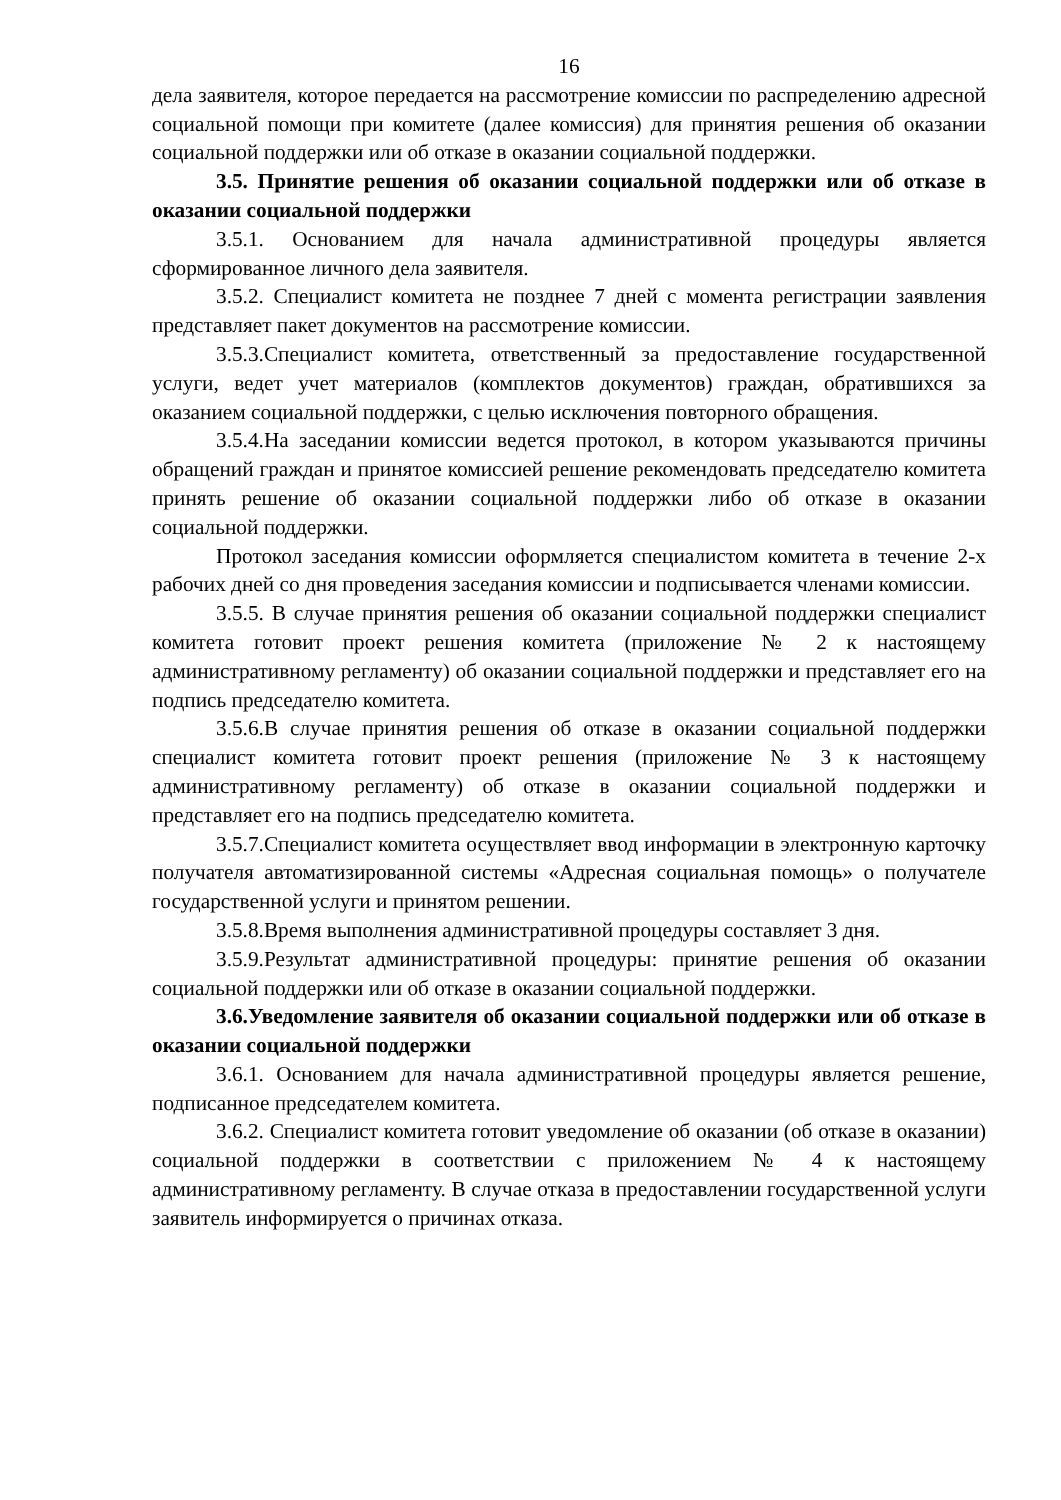16
дела заявителя, которое передается на рассмотрение комиссии по распределению адресной социальной помощи при комитете (далее комиссия) для принятия решения об оказании социальной поддержки или об отказе в оказании социальной поддержки.
3.5. Принятие решения об оказании социальной поддержки или об отказе в оказании социальной поддержки
3.5.1. Основанием для начала административной процедуры является сформированное личного дела заявителя.
3.5.2. Специалист комитета не позднее 7 дней с момента регистрации заявления представляет пакет документов на рассмотрение комиссии.
3.5.3.Специалист комитета, ответственный за предоставление государственной услуги, ведет учет материалов (комплектов документов) граждан, обратившихся за оказанием социальной поддержки, с целью исключения повторного обращения.
3.5.4.На заседании комиссии ведется протокол, в котором указываются причины обращений граждан и принятое комиссией решение рекомендовать председателю комитета принять решение об оказании социальной поддержки либо об отказе в оказании социальной поддержки.
Протокол заседания комиссии оформляется специалистом комитета в течение 2-х рабочих дней со дня проведения заседания комиссии и подписывается членами комиссии.
3.5.5. В случае принятия решения об оказании социальной поддержки специалист комитета готовит проект решения комитета (приложение № 2 к настоящему административному регламенту) об оказании социальной поддержки и представляет его на подпись председателю комитета.
3.5.6.В случае принятия решения об отказе в оказании социальной поддержки специалист комитета готовит проект решения (приложение № 3 к настоящему административному регламенту) об отказе в оказании социальной поддержки и представляет его на подпись председателю комитета.
3.5.7.Специалист комитета осуществляет ввод информации в электронную карточку получателя автоматизированной системы «Адресная социальная помощь» о получателе государственной услуги и принятом решении.
3.5.8.Время выполнения административной процедуры составляет 3 дня.
3.5.9.Результат административной процедуры: принятие решения об оказании социальной поддержки или об отказе в оказании социальной поддержки.
3.6.Уведомление заявителя об оказании социальной поддержки или об отказе в оказании социальной поддержки
3.6.1. Основанием для начала административной процедуры является решение, подписанное председателем комитета.
3.6.2. Специалист комитета готовит уведомление об оказании (об отказе в оказании) социальной поддержки в соответствии с приложением № 4 к настоящему административному регламенту. В случае отказа в предоставлении государственной услуги заявитель информируется о причинах отказа.